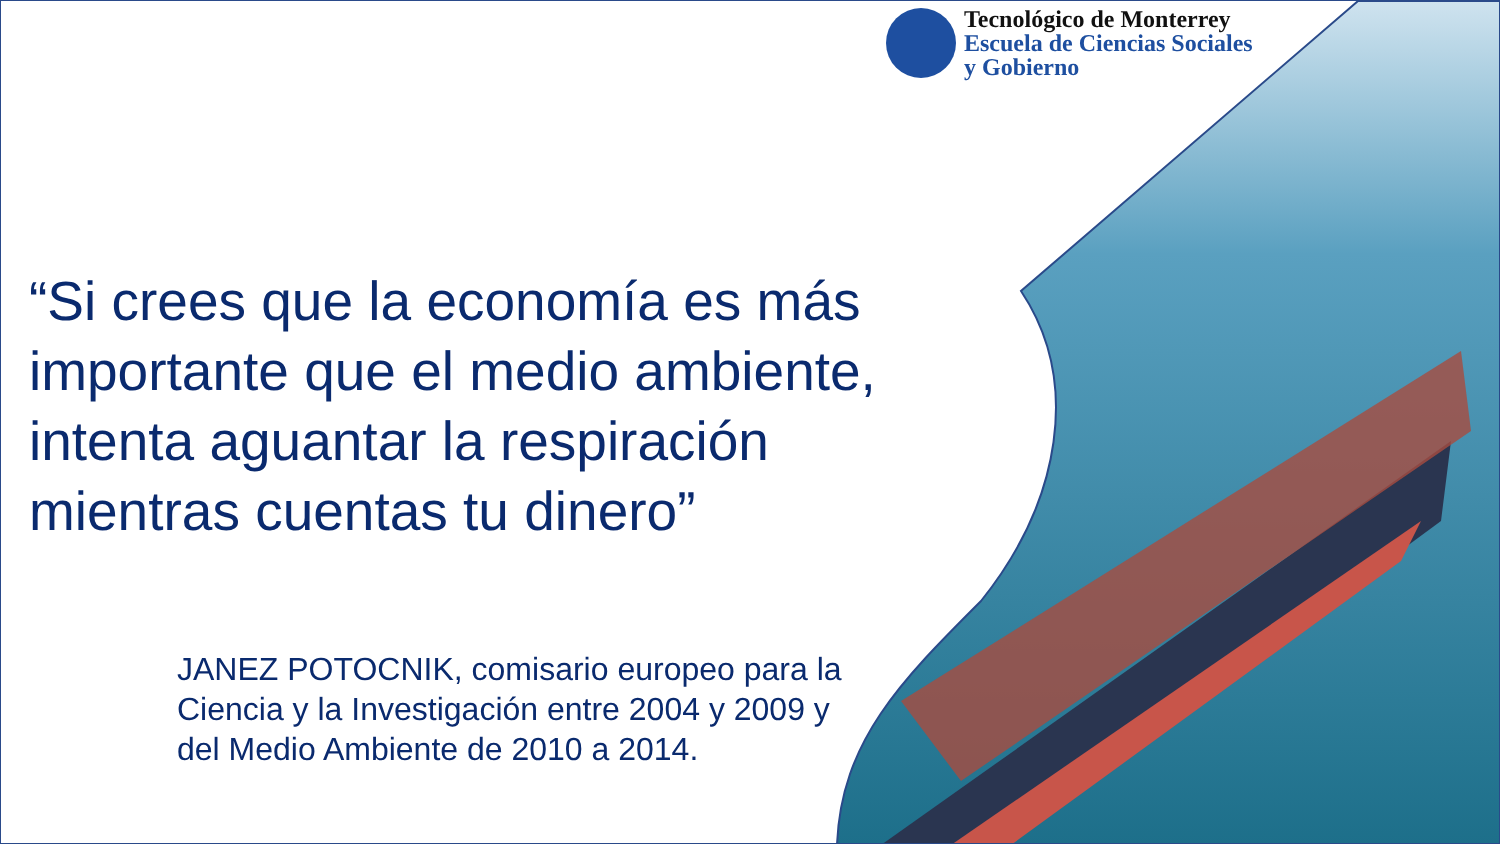Tecnológico de Monterrey
Escuela de Ciencias Sociales
y Gobierno
“Si crees que la economía es más importante que el medio ambiente, intenta aguantar la respiración mientras cuentas tu dinero”
JANEZ POTOCNIK, comisario europeo para la Ciencia y la Investigación entre 2004 y 2009 y del Medio Ambiente de 2010 a 2014.